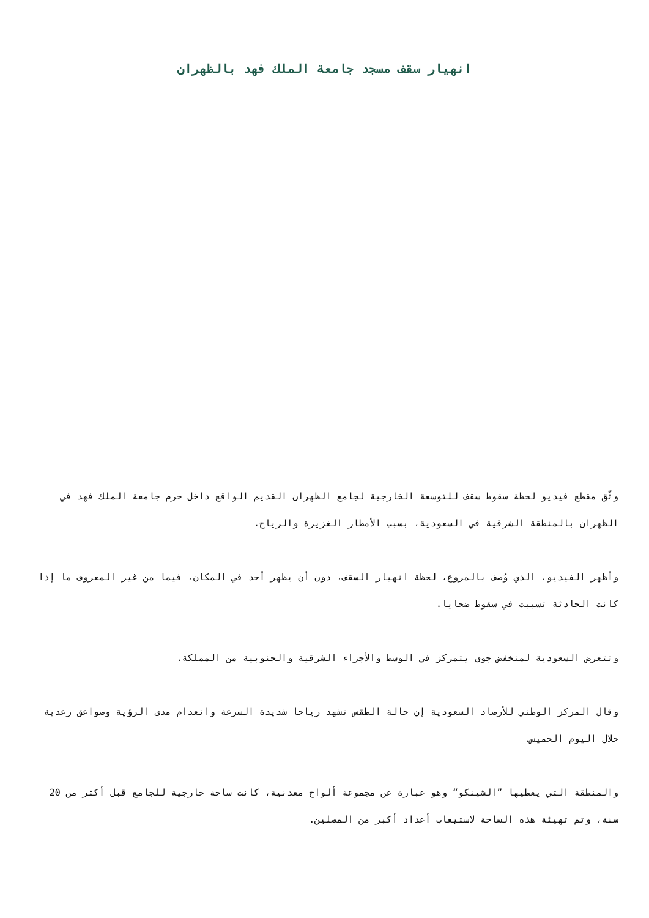انهيار سقف مسجد جامعة الملك فهد بالظهران
وثّق مقطع فيديو لحظة سقوط سقف للتوسعة الخارجية لجامع الظهران القديم الواقع داخل حرم جامعة الملك فهد في الظهران بالمنطقة الشرقية في السعودية، بسبب الأمطار الغزيرة والرياح.
وأظهر الفيديو، الذي وُصف بالمروع، لحظة انهيار السقف، دون أن يظهر أحد في المكان، فيما من غير المعروف ما إذا كانت الحادثة تسببت في سقوط ضحايا.
وتتعرض السعودية لمنخفض جوي يتمركز في الوسط والأجزاء الشرقية والجنوبية من المملكة.
وقال المركز الوطني للأرصاد السعودية إن حالة الطقس تشهد رياحا شديدة السرعة وانعدام مدى الرؤية وصواعق رعدية خلال اليوم الخميس.
والمنطقة التي يغطيها ”الشينكو“ وهو عبارة عن مجموعة ألواح معدنية، كانت ساحة خارجية للجامع قبل أكثر من 20 سنة، وتم تهيئة هذه الساحة لاستيعاب أعداد أكبر من المصلين.